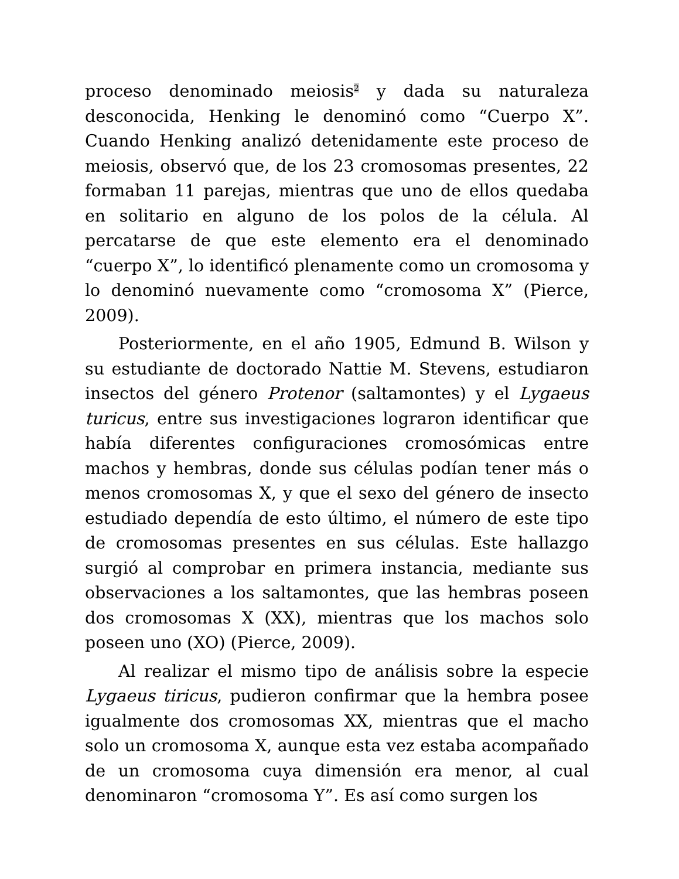proceso denominado meiosis<sup>2</sup> y dada su naturaleza desconocida, Henking le denominó como “Cuerpo X”. Cuando Henking analizó detenidamente este proceso de meiosis, observó que, de los 23 cromosomas presentes, 22 formaban 11 parejas, mientras que uno de ellos quedaba en solitario en alguno de los polos de la célula. Al percatarse de que este elemento era el denominado “cuerpo X”, lo identificó plenamente como un cromosoma y lo denominó nuevamente como “cromosoma X” (Pierce, 2009).
Posteriormente, en el año 1905, Edmund B. Wilson y su estudiante de doctorado Nattie M. Stevens, estudiaron insectos del género Protenor (saltamontes) y el Lygaeus turicus, entre sus investigaciones lograron identificar que había diferentes configuraciones cromosómicas entre machos y hembras, donde sus células podían tener más o menos cromosomas X, y que el sexo del género de insecto estudiado dependía de esto último, el número de este tipo de cromosomas presentes en sus células. Este hallazgo surgió al comprobar en primera instancia, mediante sus observaciones a los saltamontes, que las hembras poseen dos cromosomas X (XX), mientras que los machos solo poseen uno (XO) (Pierce, 2009).
Al realizar el mismo tipo de análisis sobre la especie Lygaeus tiricus, pudieron confirmar que la hembra posee igualmente dos cromosomas XX, mientras que el macho solo un cromosoma X, aunque esta vez estaba acompañado de un cromosoma cuya dimensión era menor, al cual denominaron “cromosoma Y”. Es así como surgen los